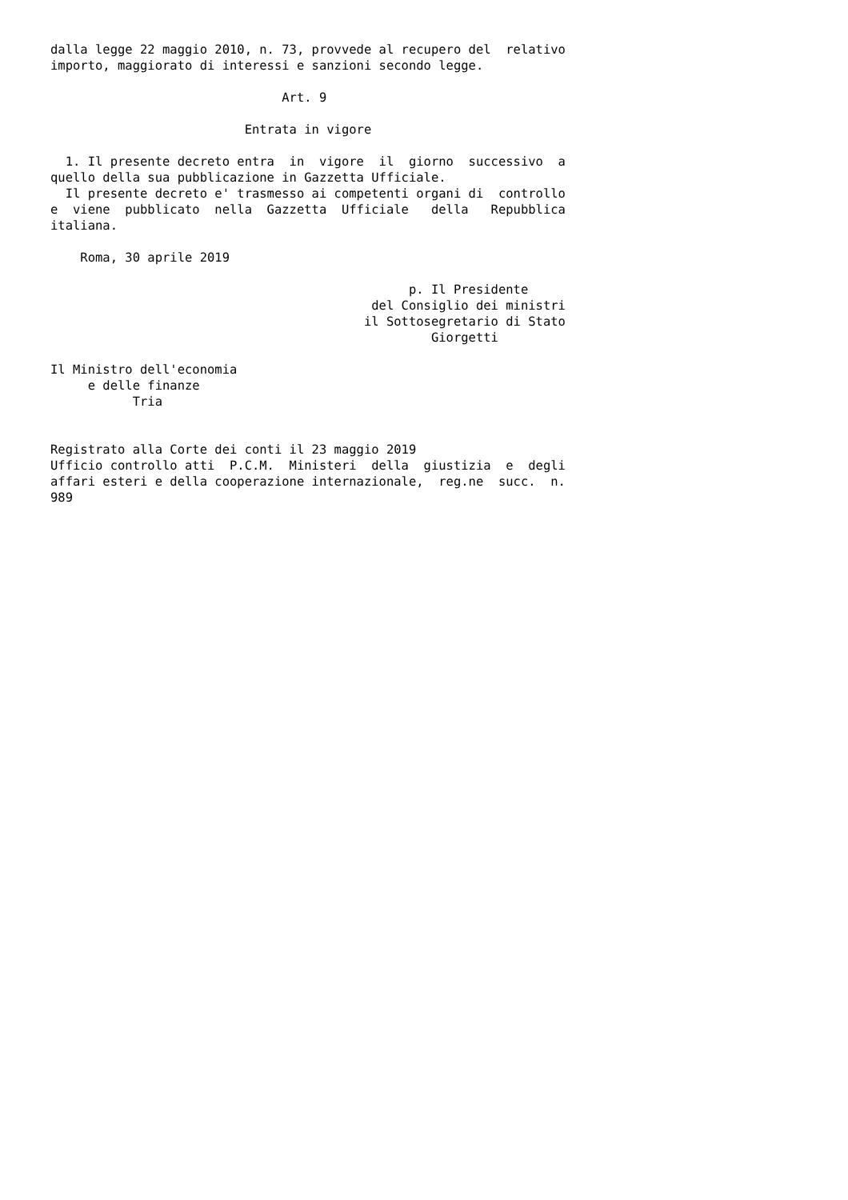dalla legge 22 maggio 2010, n. 73, provvede al recupero del  relativo
importo, maggiorato di interessi e sanzioni secondo legge.

                               Art. 9

                          Entrata in vigore

  1. Il presente decreto entra  in  vigore  il  giorno  successivo  a
quello della sua pubblicazione in Gazzetta Ufficiale.
  Il presente decreto e' trasmesso ai competenti organi di  controllo
e  viene  pubblicato  nella  Gazzetta  Ufficiale   della   Repubblica
italiana.

    Roma, 30 aprile 2019

                                                p. Il Presidente
                                           del Consiglio dei ministri
                                          il Sottosegretario di Stato
                                                   Giorgetti

Il Ministro dell'economia
     e delle finanze
           Tria


Registrato alla Corte dei conti il 23 maggio 2019
Ufficio controllo atti  P.C.M.  Ministeri  della  giustizia  e  degli
affari esteri e della cooperazione internazionale,  reg.ne  succ.  n.
989